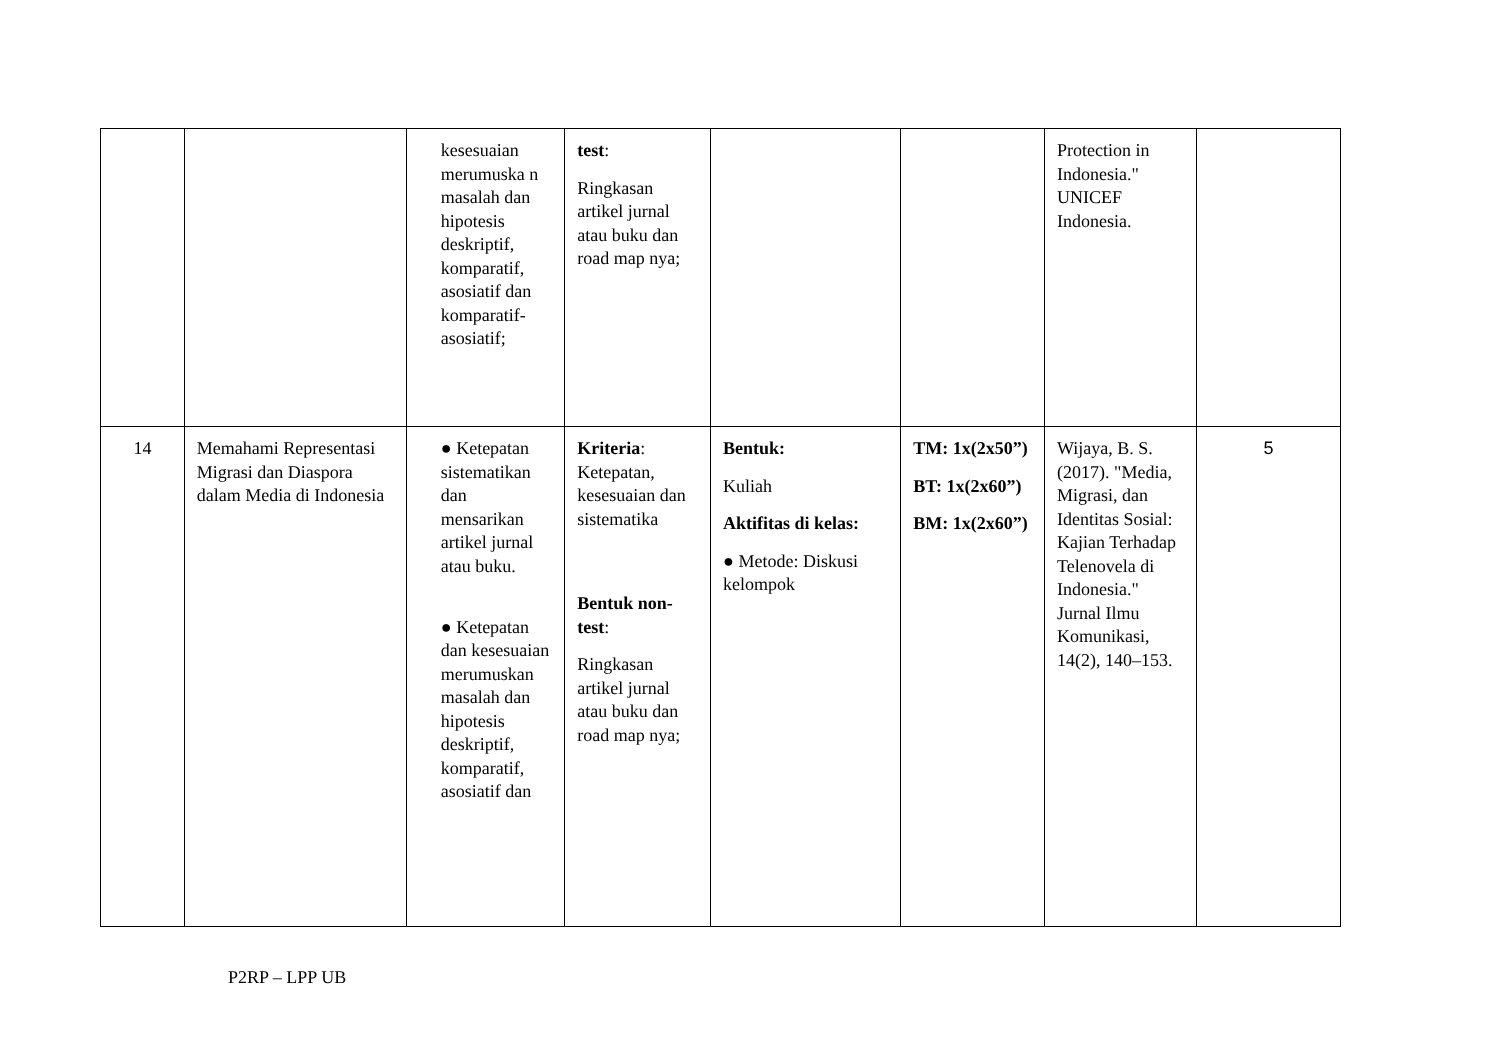| | | kesesuaian merumuska n masalah dan hipotesis deskriptif, komparatif, asosiatif dan komparatif-asosiatif; | test : Ringkasan artikel jurnal atau buku dan road map nya; | | | Protection in Indonesia." UNICEF Indonesia. | |
| 14 | Memahami Representasi Migrasi dan Diaspora dalam Media di Indonesia | ● Ketepatan sistematikan dan mensarikan artikel jurnal atau buku. ● Ketepatan dan kesesuaian merumuskan masalah dan hipotesis deskriptif, komparatif, asosiatif dan | Kriteria : Ketepatan, kesesuaian dan sistematika Bentuk non-test : Ringkasan artikel jurnal atau buku dan road map nya; | Bentuk: Kuliah Aktifitas di kelas: ● Metode: Diskusi kelompok | TM: 1x(2x50”) BT: 1x(2x60”) BM: 1x(2x60”) | Wijaya, B. S. (2017). "Media, Migrasi, dan Identitas Sosial: Kajian Terhadap Telenovela di Indonesia." Jurnal Ilmu Komunikasi, 14(2), 140–153. | 5 |
P2RP – LPP UB